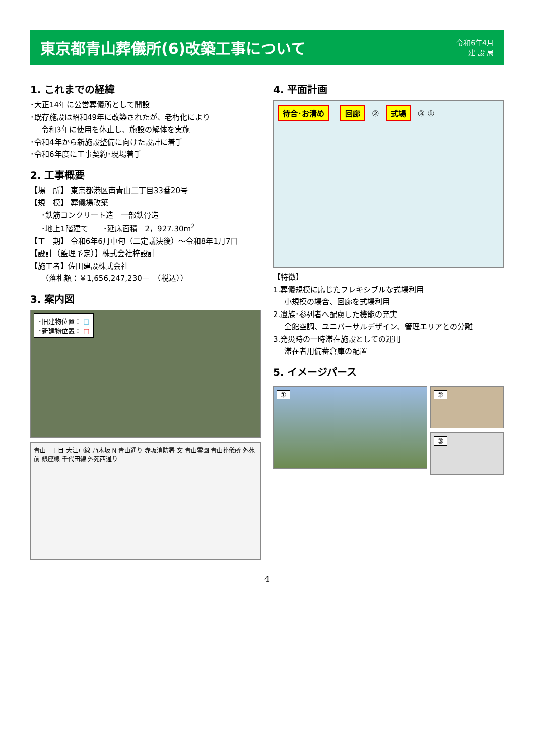東京都青山葬儀所(6)改築工事について
令和6年4月
建 設 局
1. これまでの経緯
･大正14年に公営葬儀所として開設
･既存施設は昭和49年に改築されたが、老朽化により
令和3年に使用を休止し、施設の解体を実施
･令和4年から新施設整備に向けた設計に着手
･令和6年度に工事契約･現場着手
2. 工事概要
【場　所】 東京都港区南青山二丁目33番20号
【規　模】 葬儀場改築
･鉄筋コンクリート造　一部鉄骨造
･地上1階建て　　･延床面積　2，927.30m<sup>2</sup>
【工　期】 令和6年6月中旬（二定議決後）～令和8年1月7日
【設計（監理予定）】株式会社梓設計
【施工者】佐田建設株式会社
（落札額：￥1,656,247,230－　（税込））
3. 案内図
･旧建物位置： □
･新建物位置： □
青山一丁目 大江戸線 乃木坂 N 青山通り 赤坂消防署 文 青山霊園 青山葬儀所 外苑前 銀座線 千代田線 外苑西通り
4. 平面計画
待合･お清め 回廊 ② 式場 ③ ①
【特徴】
1.葬儀規模に応じたフレキシブルな式場利用
小規模の場合、回廊を式場利用
2.遺族･参列者へ配慮した機能の充実
全館空調、ユニバーサルデザイン、管理エリアとの分離
3.発災時の一時滞在施設としての運用
滞在者用備蓄倉庫の配置
5. イメージパース
①
②
③
4